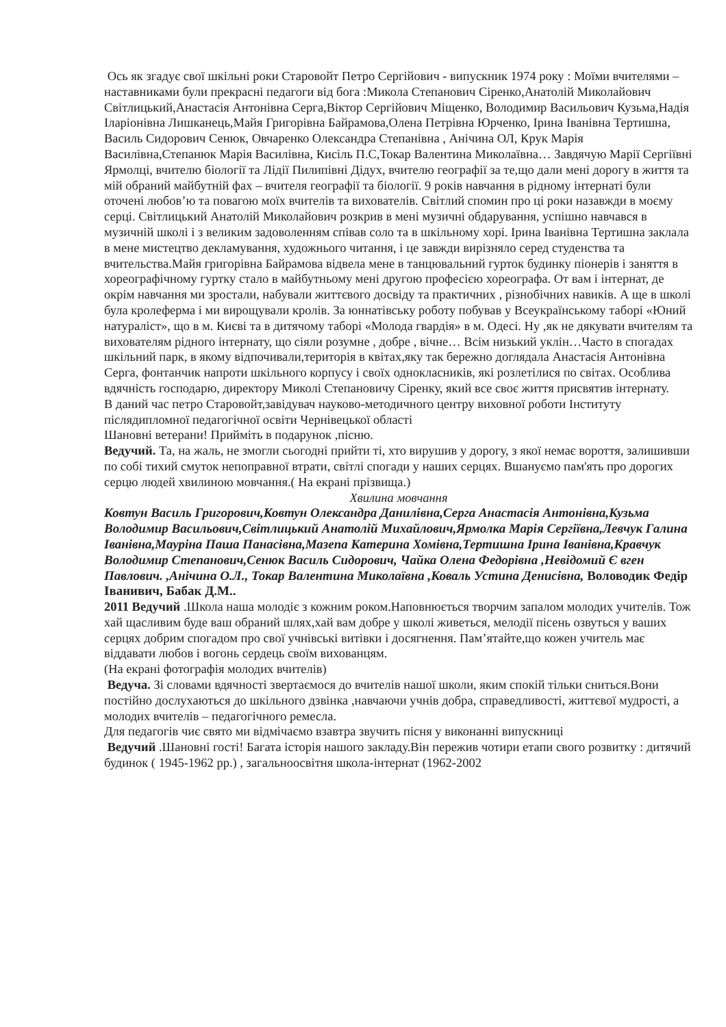Ось як згадує свої шкільні роки Старовойт Петро Сергійович - випускник 1974 року : Моїми вчителями –наставниками були прекрасні педагоги від бога :Микола Степанович Сіренко,Анатолій Миколайович Світлицький,Анастасія Антонівна Серга,Віктор Сергійович Міщенко, Володимир Васильович Кузьма,Надія Іларіонівна Лишканець,Майя Григорівна Байрамова,Олена Петрівна Юрченко, Ірина Іванівна Тертишна, Василь Сидорович Сенюк, Овчаренко Олександра Степанівна , Анічина ОЛ, Крук Марія Василівна,Степанюк Марія Василівна, Кисіль П.С,Токар Валентина Миколаївна… Завдячую Марії Сергіївні Ярмолці, вчителю біології та Лідії Пилипівні Дідух, вчителю географії за те,що дали мені дорогу в життя та мій обраний майбутній фах – вчителя географії та біології. 9 років навчання в рідному інтернаті були оточені любов’ю та повагою моїх вчителів та вихователів. Світлий спомин про ці роки назавжди в моєму серці. Світлицький Анатолій Миколайович розкрив в мені музичні обдарування, успішно навчався в музичній школі і з великим задоволенням співав соло та в шкільному хорі. Ірина Іванівна Тертишна заклала в мене мистецтво декламування, художнього читання, і це завжди вирізняло серед студенства та вчительства.Майя григорівна Байрамова відвела мене в танцювальний гурток будинку піонерів і заняття в хореографічному гуртку стало в майбутньому мені другою професією хореографа. От вам і інтернат, де окрім навчання ми зростали, набували життєвого досвіду та практичних , різнобічних навиків. А ще в школі була кролеферма і ми вирощували кролів. За юннатівську роботу побував у Всеукраїнському таборі «Юний натураліст», що в м. Києві та в дитячому таборі «Молода гвардія» в м. Одесі. Ну ,як не дякувати вчителям та вихователям рідного інтернату, що сіяли розумне , добре , вічне… Всім низький уклін…Часто в спогадах шкільний парк, в якому відпочивали,територія в квітах,яку так бережно доглядала Анастасія Антонівна Серга, фонтанчик напроти шкільного корпусу і своїх однокласників, які розлетілися по світах. Особлива вдячність господарю, директору Миколі Степановичу Сіренку, який все своє життя присвятив інтернату.
В даний час петро Старовойт,завідувач науково-методичного центру виховної роботи Інституту післядипломної педагогічної освіти Чернівецької області
Шановні ветерани! Прийміть в подарунок ,пісню.
Ведучий. Та, на жаль, не змогли сьогодні прийти ті, хто вирушив у дорогу, з якої немає вороття, залишивши по собі тихий смуток непоправної втрати, світлі спогади у наших серцях. Вшануємо пам'ять про дорогих серцю людей хвилиною мовчання.( На екрані прізвища.)
Хвилина мовчання
Ковтун Василь Григорович,Ковтун Олександра Данилівна,Серга Анастасія Антонівна,Кузьма Володимир Васильович,Світлицький Анатолій Михайлович,Ярмолка Марія Сергіївна,Левчук Галина Іванівна,Мауріна Паша Панасівна,Мазепа Катерина Хомівна,Тертишна Ірина Іванівна,Кравчук Володимир Степанович,Сенюк Василь Сидорович, Чайка Олена Федорівна ,Невідомий Є вген Павлович. ,Анічина О.Л., Токар Валентина Миколаївна ,Коваль Устина Денисівна, Воловодик Федір Іванивич, Бабак Д.М..
2011 Ведучий .Школа наша молодіє з кожним роком.Наповнюється творчим запалом молодих учителів. Тож хай щасливим буде ваш обраний шлях,хай вам добре у школі живеться, мелодії пісень озвуться у ваших серцях добрим спогадом про свої учнівські витівки і досягнення. Пам’ятайте,що кожен учитель має віддавати любов і вогонь сердець своїм вихованцям.
(На екрані фотографія молодих вчителів)
Ведуча. Зі словами вдячності звертаємося до вчителів нашої школи, яким спокій тільки сниться.Вони постійно дослухаються до шкільного дзвінка ,навчаючи учнів добра, справедливості, життєвої мудрості, а молодих вчителів – педагогічного ремесла.
Для педагогів чиє свято ми відмічаємо взавтра звучить пісня у виконанні випускниці
Ведучий .Шановні гості! Багата історія нашого закладу.Він пережив чотири етапи свого розвитку : дитячий будинок ( 1945-1962 рр.) , загальноосвітня школа-інтернат (1962-2002